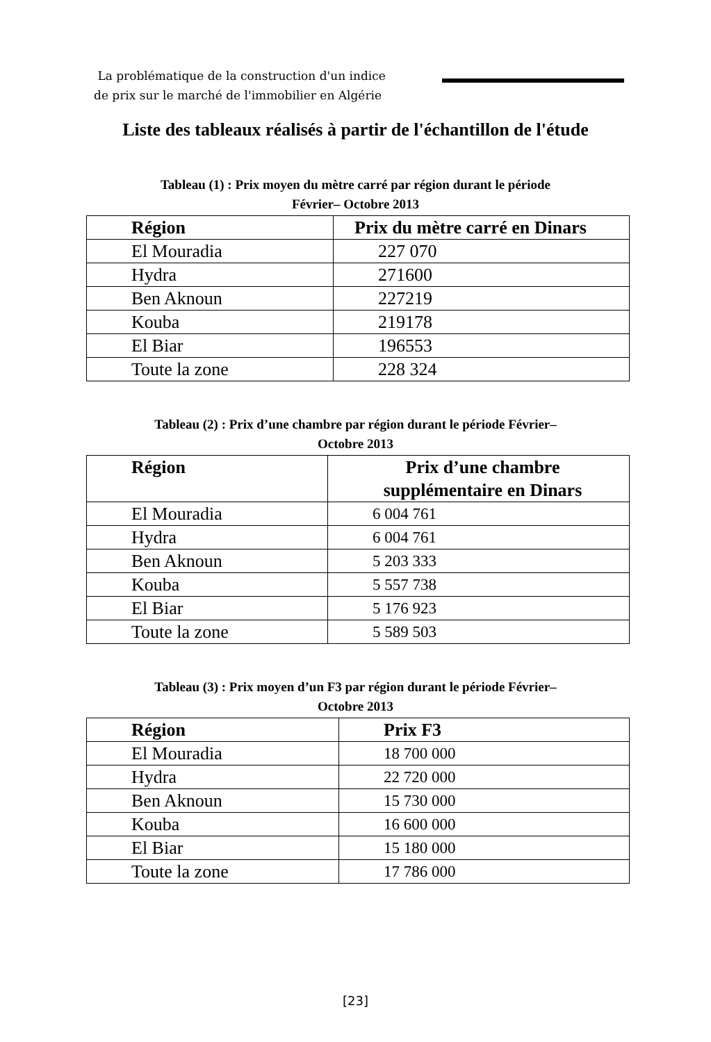La problématique de la construction d'un indice
de prix sur le marché de l'immobilier en Algérie
Liste des tableaux réalisés à partir de l'échantillon de l'étude
Tableau (1) : Prix moyen du mètre carré par région durant le période
Février– Octobre 2013
| Région | Prix du mètre carré en Dinars |
| --- | --- |
| El Mouradia | 227 070 |
| Hydra | 271600 |
| Ben Aknoun | 227219 |
| Kouba | 219178 |
| El Biar | 196553 |
| Toute la zone | 228 324 |
Tableau (2) : Prix d’une chambre par région durant le période Février–
Octobre 2013
| Région | Prix d’une chambre supplémentaire en Dinars |
| --- | --- |
| El Mouradia | 6 004 761 |
| Hydra | 6 004 761 |
| Ben Aknoun | 5 203 333 |
| Kouba | 5 557 738 |
| El Biar | 5 176 923 |
| Toute la zone | 5 589 503 |
Tableau (3) : Prix moyen d’un F3 par région durant le période Février–
Octobre 2013
| Région | Prix F3 |
| --- | --- |
| El Mouradia | 18 700 000 |
| Hydra | 22 720 000 |
| Ben Aknoun | 15 730 000 |
| Kouba | 16 600 000 |
| El Biar | 15 180 000 |
| Toute la zone | 17 786 000 |
[23]